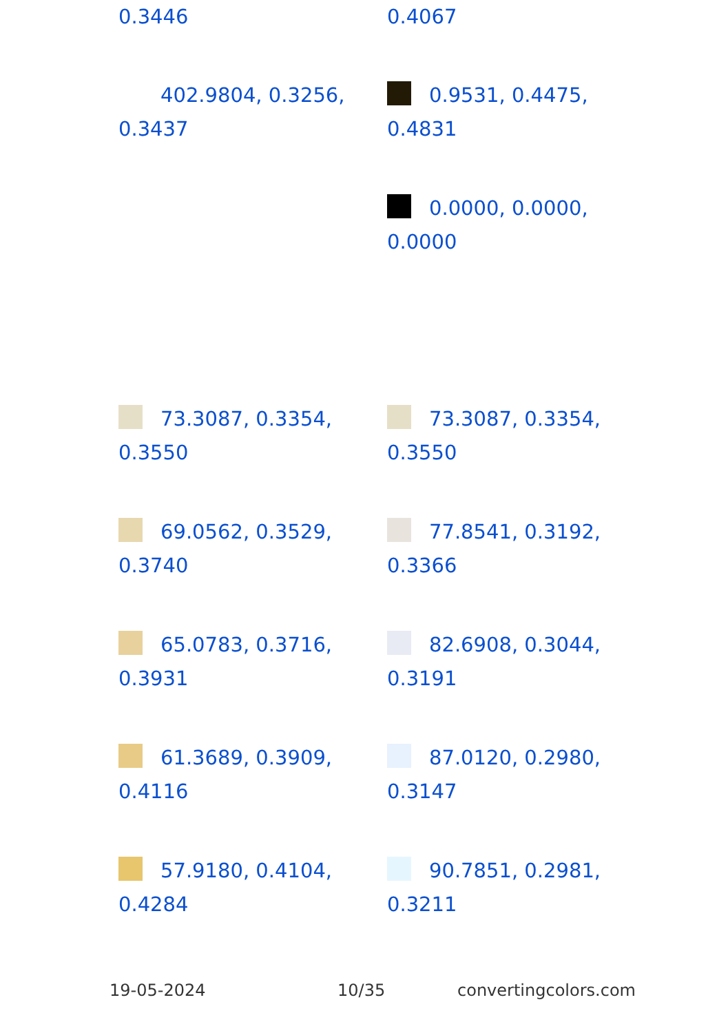0.3446 0.4067
402.9804, 0.3256, 0.3437
0.9531, 0.4475, 0.4831
0.0000, 0.0000, 0.0000
73.3087, 0.3354, 0.3550
73.3087, 0.3354, 0.3550
69.0562, 0.3529, 0.3740
77.8541, 0.3192, 0.3366
65.0783, 0.3716, 0.3931
82.6908, 0.3044, 0.3191
61.3689, 0.3909, 0.4116
87.0120, 0.2980, 0.3147
57.9180, 0.4104, 0.4284
90.7851, 0.2981, 0.3211
19-05-2024 10/35 convertingcolors.com